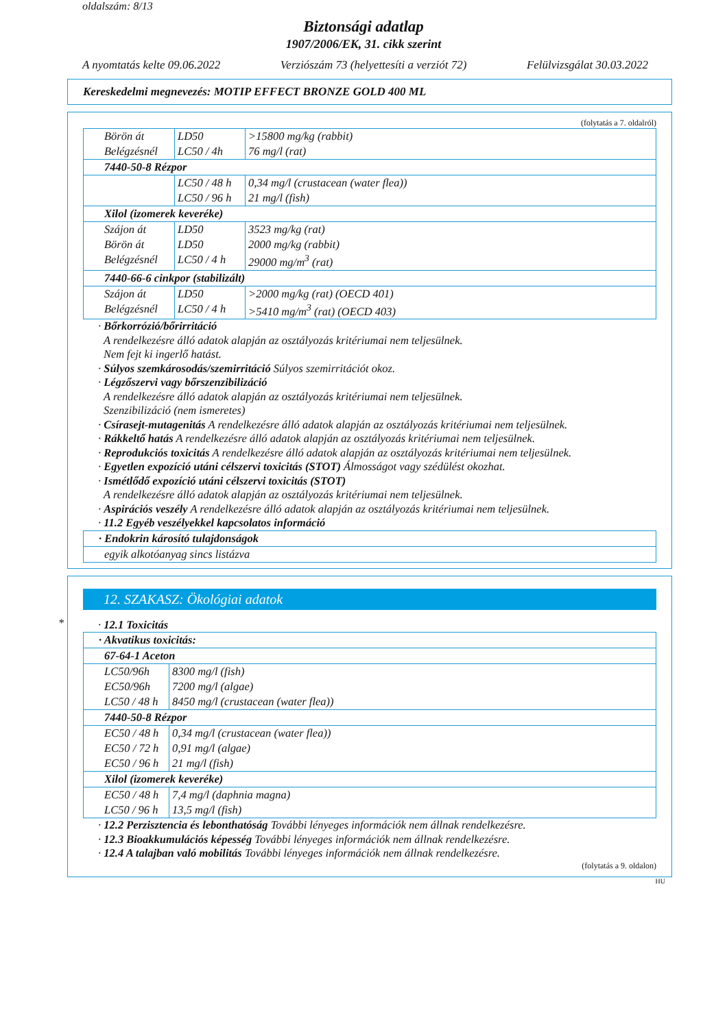oldalszám: 8/13
Biztonsági adatlap
1907/2006/EK, 31. cikk szerint
A nyomtatás kelte 09.06.2022 Verziószám 73 (helyettesíti a verziót 72) Felülvizsgálat 30.03.2022
Kereskedelmi megnevezés: MOTIP EFFECT BRONZE GOLD 400 ML
(folytatás a 7. oldalról)
| Börön át | LD50 | >15800 mg/kg (rabbit) |
| Belégzésnél | LC50 / 4h | 76 mg/l (rat) |
| 7440-50-8 Rézpor | | |
| | LC50 / 48 h | 0,34 mg/l (crustacean (water flea)) |
| | LC50 / 96 h | 21 mg/l (fish) |
| Xilol (izomerek keveréke) | | |
| Szájon át | LD50 | 3523 mg/kg (rat) |
| Börön át | LD50 | 2000 mg/kg (rabbit) |
| Belégzésnél | LC50 / 4 h | 29000 mg/m<sup>3</sup> (rat) |
| 7440-66-6 cinkpor (stabilizált) | | |
| Szájon át | LD50 | >2000 mg/kg (rat) (OECD 401) |
| Belégzésnél | LC50 / 4 h | >5410 mg/m<sup>3</sup> (rat) (OECD 403) |
· Bőrkorrózió/bőrirritáció
A rendelkezésre álló adatok alapján az osztályozás kritériumai nem teljesülnek.
Nem fejt ki ingerlő hatást.
· Súlyos szemkárosodás/szemirritáció Súlyos szemirritációt okoz.
· Légzőszervi vagy bőrszenzibilizáció
A rendelkezésre álló adatok alapján az osztályozás kritériumai nem teljesülnek.
Szenzibilizáció (nem ismeretes)
· Csírasejt-mutagenitás A rendelkezésre álló adatok alapján az osztályozás kritériumai nem teljesülnek.
· Rákkeltő hatás A rendelkezésre álló adatok alapján az osztályozás kritériumai nem teljesülnek.
· Reprodukciós toxicitás A rendelkezésre álló adatok alapján az osztályozás kritériumai nem teljesülnek.
· Egyetlen expozíció utáni célszervi toxicitás (STOT) Álmosságot vagy szédülést okozhat.
· Ismétlődő expozíció utáni célszervi toxicitás (STOT)
A rendelkezésre álló adatok alapján az osztályozás kritériumai nem teljesülnek.
· Aspirációs veszély A rendelkezésre álló adatok alapján az osztályozás kritériumai nem teljesülnek.
· 11.2 Egyéb veszélyekkel kapcsolatos információ
| · Endokrin károsító tulajdonságok |
| egyik alkotóanyag sincs listázva |
*
12. SZAKASZ: Ökológiai adatok
· 12.1 Toxicitás
| · Akvatikus toxicitás: | |
| 67-64-1 Aceton | |
| LC50/96h | 8300 mg/l (fish) |
| EC50/96h | 7200 mg/l (algae) |
| LC50 / 48 h | 8450 mg/l (crustacean (water flea)) |
| 7440-50-8 Rézpor | |
| EC50 / 48 h | 0,34 mg/l (crustacean (water flea)) |
| EC50 / 72 h | 0,91 mg/l (algae) |
| EC50 / 96 h | 21 mg/l (fish) |
| Xilol (izomerek keveréke) | |
| EC50 / 48 h | 7,4 mg/l (daphnia magna) |
| LC50 / 96 h | 13,5 mg/l (fish) |
· 12.2 Perzisztencia és lebonthatóság További lényeges információk nem állnak rendelkezésre.
· 12.3 Bioakkumulációs képesség További lényeges információk nem állnak rendelkezésre.
· 12.4 A talajban való mobilitás További lényeges információk nem állnak rendelkezésre.
(folytatás a 9. oldalon)
HU